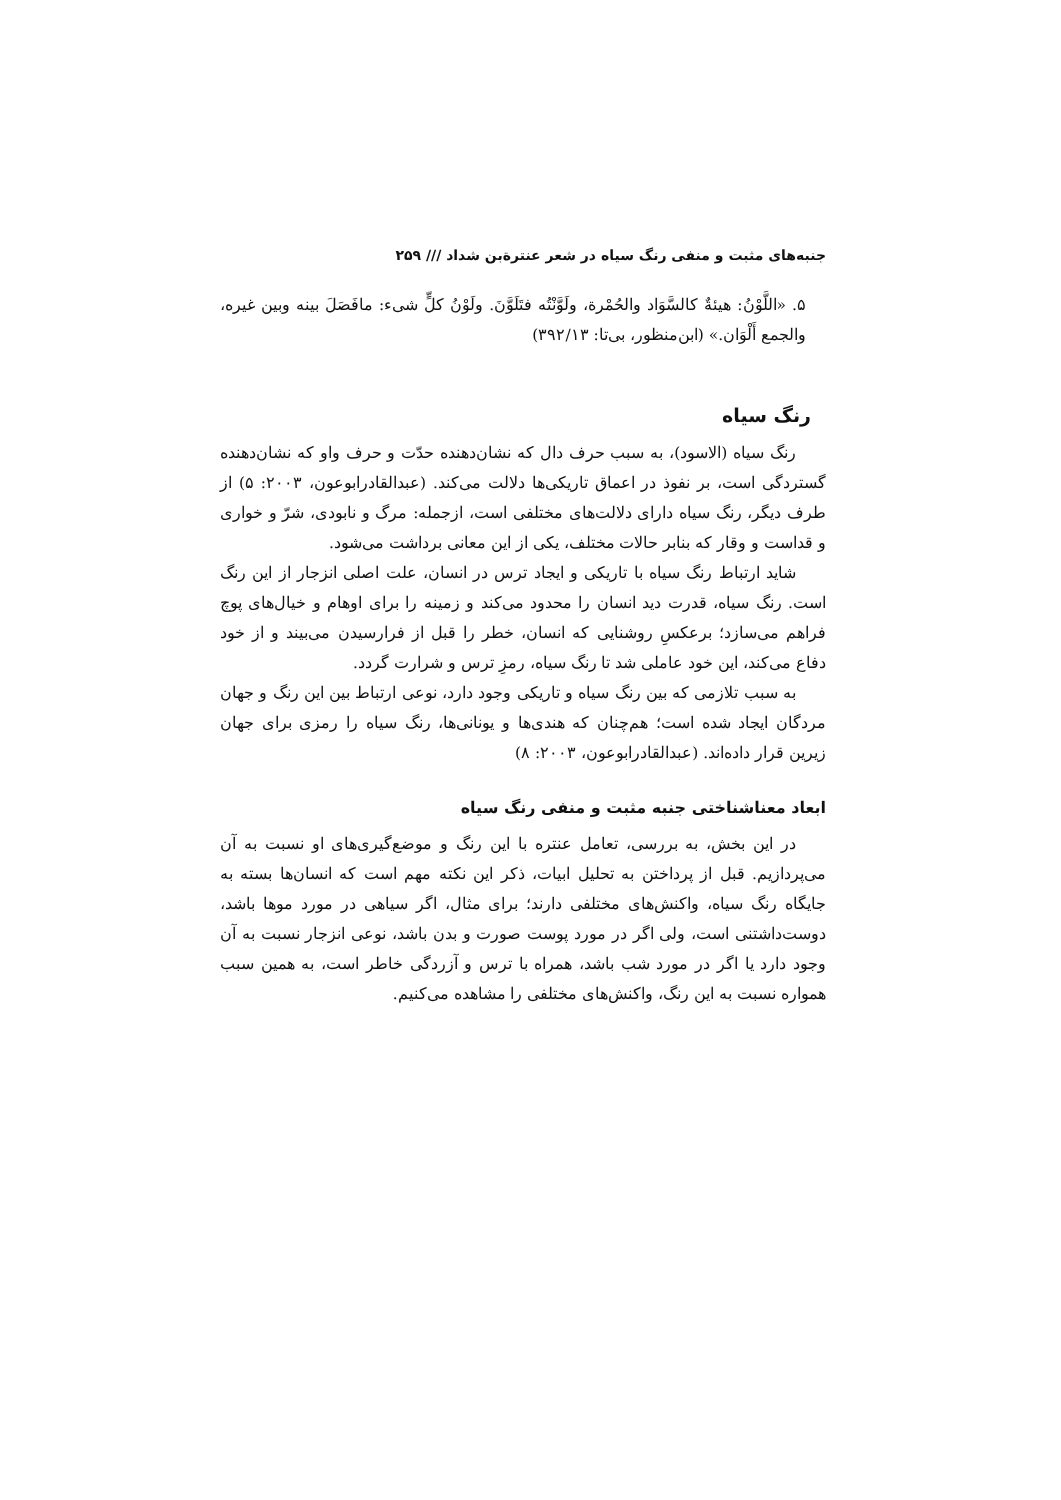جنبه‌های مثبت و منفی رنگ سیاه در شعر عنترةبن شداد /// ۲۵۹
۵. «اللَّوْنُ: هیئةٌ کالسَّوَاد والحُمْرة، ولَوَّنْتُه فتَلَوَّنَ. ولَوْنُ کلٍّ شیء: مافَصَلَ بینه وبین غیره، والجمع أَلْوَان.» (ابن‌منظور، بی‌تا: ۳۹۲/۱۳)
رنگ سیاه
رنگ سیاه (الاسود)، به سبب حرف دال که نشان‌دهنده حدّت و حرف واو که نشان‌دهنده گستردگی است، بر نفوذ در اعماق تاریکی‌ها دلالت می‌کند. (عبدالقادرابوعون، ۲۰۰۳: ۵) از طرف دیگر، رنگ سیاه دارای دلالت‌های مختلفی است، ازجمله: مرگ و نابودی، شرّ و خواری و قداست و وقار که بنابر حالات مختلف، یکی از این معانی برداشت می‌شود.
شاید ارتباط رنگ سیاه با تاریکی و ایجاد ترس در انسان، علت اصلی انزجار از این رنگ است. رنگ سیاه، قدرت دید انسان را محدود می‌کند و زمینه را برای اوهام و خیال‌های پوچ فراهم می‌سازد؛ برعکسِ روشنایی که انسان، خطر را قبل از فرارسیدن می‌بیند و از خود دفاع می‌کند، این خود عاملی شد تا رنگ سیاه، رمزِ ترس و شرارت گردد.
به سبب تلازمی که بین رنگ سیاه و تاریکی وجود دارد، نوعی ارتباط بین این رنگ و جهان مردگان ایجاد شده است؛ هم‌چنان که هندی‌ها و یونانی‌ها، رنگ سیاه را رمزی برای جهان زیرین قرار داده‌اند. (عبدالقادرابوعون، ۲۰۰۳: ۸)
ابعاد معناشناختی جنبه مثبت و منفی رنگ سیاه
در این بخش، به بررسی، تعامل عنتره با این رنگ و موضع‌گیری‌های او نسبت به آن می‌پردازیم. قبل از پرداختن به تحلیل ابیات، ذکر این نکته مهم است که انسان‌ها بسته به جایگاه رنگ سیاه، واکنش‌های مختلفی دارند؛ برای مثال، اگر سیاهی در مورد موها باشد، دوست‌داشتنی است، ولی اگر در مورد پوست صورت و بدن باشد، نوعی انزجار نسبت به آن وجود دارد یا اگر در مورد شب باشد، همراه با ترس و آزردگی خاطر است، به همین سبب همواره نسبت به این رنگ، واکنش‌های مختلفی را مشاهده می‌کنیم.